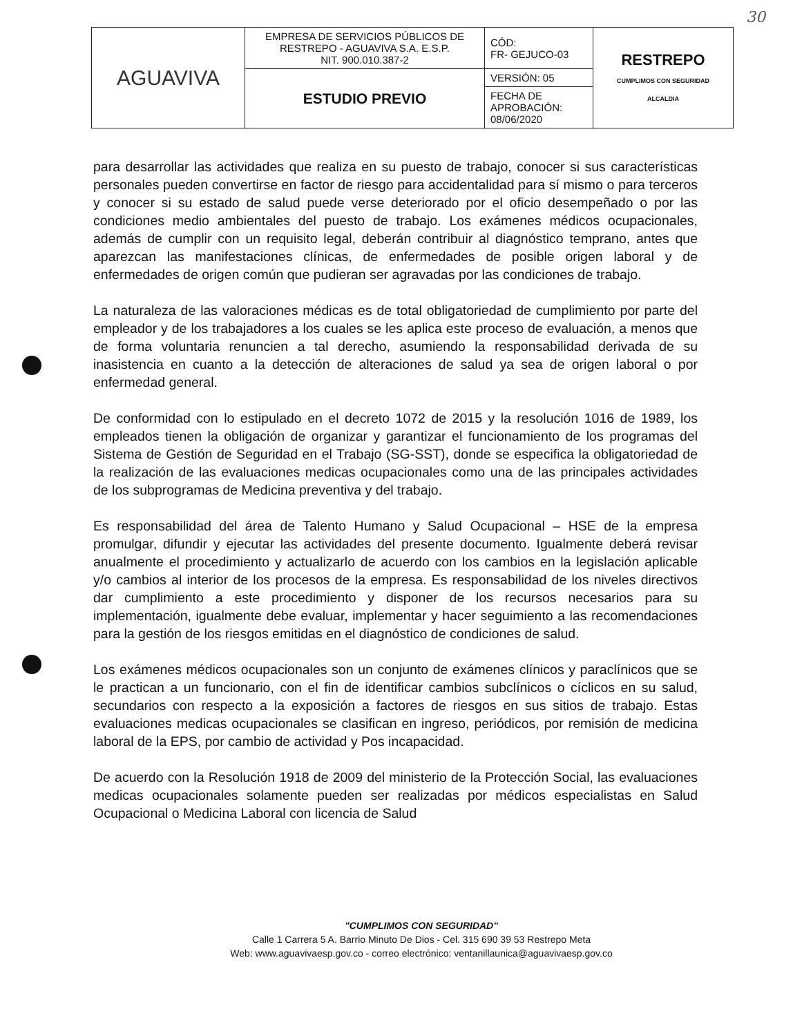30
| AGUAVIVA | EMPRESA DE SERVICIOS PÚBLICOS DE RESTREPO - AGUAVIVA S.A. E.S.P. NIT. 900.010.387-2 | CÓD: FR- GEJUCO-03 | RESTREPO CUMPLIMOS CON SEGURIDAD ALCALDIA |
| | ESTUDIO PREVIO | VERSIÓN: 05 | |
| | | FECHA DE APROBACIÓN: 08/06/2020 | |
para desarrollar las actividades que realiza en su puesto de trabajo, conocer si sus características personales pueden convertirse en factor de riesgo para accidentalidad para sí mismo o para terceros y conocer si su estado de salud puede verse deteriorado por el oficio desempeñado o por las condiciones medio ambientales del puesto de trabajo. Los exámenes médicos ocupacionales, además de cumplir con un requisito legal, deberán contribuir al diagnóstico temprano, antes que aparezcan las manifestaciones clínicas, de enfermedades de posible origen laboral y de enfermedades de origen común que pudieran ser agravadas por las condiciones de trabajo.
La naturaleza de las valoraciones médicas es de total obligatoriedad de cumplimiento por parte del empleador y de los trabajadores a los cuales se les aplica este proceso de evaluación, a menos que de forma voluntaria renuncien a tal derecho, asumiendo la responsabilidad derivada de su inasistencia en cuanto a la detección de alteraciones de salud ya sea de origen laboral o por enfermedad general.
De conformidad con lo estipulado en el decreto 1072 de 2015 y la resolución 1016 de 1989, los empleados tienen la obligación de organizar y garantizar el funcionamiento de los programas del Sistema de Gestión de Seguridad en el Trabajo (SG-SST), donde se especifica la obligatoriedad de la realización de las evaluaciones medicas ocupacionales como una de las principales actividades de los subprogramas de Medicina preventiva y del trabajo.
Es responsabilidad del área de Talento Humano y Salud Ocupacional – HSE de la empresa promulgar, difundir y ejecutar las actividades del presente documento. Igualmente deberá revisar anualmente el procedimiento y actualizarlo de acuerdo con los cambios en la legislación aplicable y/o cambios al interior de los procesos de la empresa. Es responsabilidad de los niveles directivos dar cumplimiento a este procedimiento y disponer de los recursos necesarios para su implementación, igualmente debe evaluar, implementar y hacer seguimiento a las recomendaciones para la gestión de los riesgos emitidas en el diagnóstico de condiciones de salud.
Los exámenes médicos ocupacionales son un conjunto de exámenes clínicos y paraclínicos que se le practican a un funcionario, con el fin de identificar cambios subclínicos o cíclicos en su salud, secundarios con respecto a la exposición a factores de riesgos en sus sitios de trabajo. Estas evaluaciones medicas ocupacionales se clasifican en ingreso, periódicos, por remisión de medicina laboral de la EPS, por cambio de actividad y Pos incapacidad.
De acuerdo con la Resolución 1918 de 2009 del ministerio de la Protección Social, las evaluaciones medicas ocupacionales solamente pueden ser realizadas por médicos especialistas en Salud Ocupacional o Medicina Laboral con licencia de Salud
"CUMPLIMOS CON SEGURIDAD"
Calle 1 Carrera 5 A. Barrio Minuto De Dios - Cel. 315 690 39 53 Restrepo Meta
Web: www.aguavivaesp.gov.co - correo electrónico: ventanillaunica@aguavivaesp.gov.co